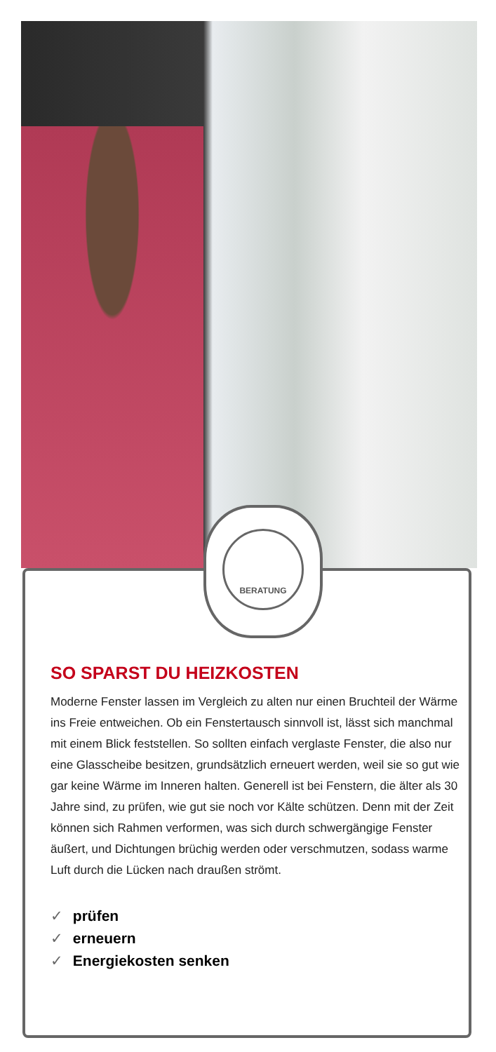BERATUNG
SO SPARST DU HEIZKOSTEN
Moderne Fenster lassen im Vergleich zu alten nur einen Bruchteil der Wärme ins Freie entweichen. Ob ein Fenstertausch sinnvoll ist, lässt sich manchmal mit einem Blick feststellen. So sollten einfach verglaste Fenster, die also nur eine Glasscheibe besitzen, grundsätzlich erneuert werden, weil sie so gut wie gar keine Wärme im Inneren halten. Generell ist bei Fenstern, die älter als 30 Jahre sind, zu prüfen, wie gut sie noch vor Kälte schützen. Denn mit der Zeit können sich Rahmen verformen, was sich durch schwergängige Fenster äußert, und Dichtungen brüchig werden oder verschmutzen, sodass warme Luft durch die Lücken nach draußen strömt.
✓ prüfen
✓ erneuern
✓ Energiekosten senken